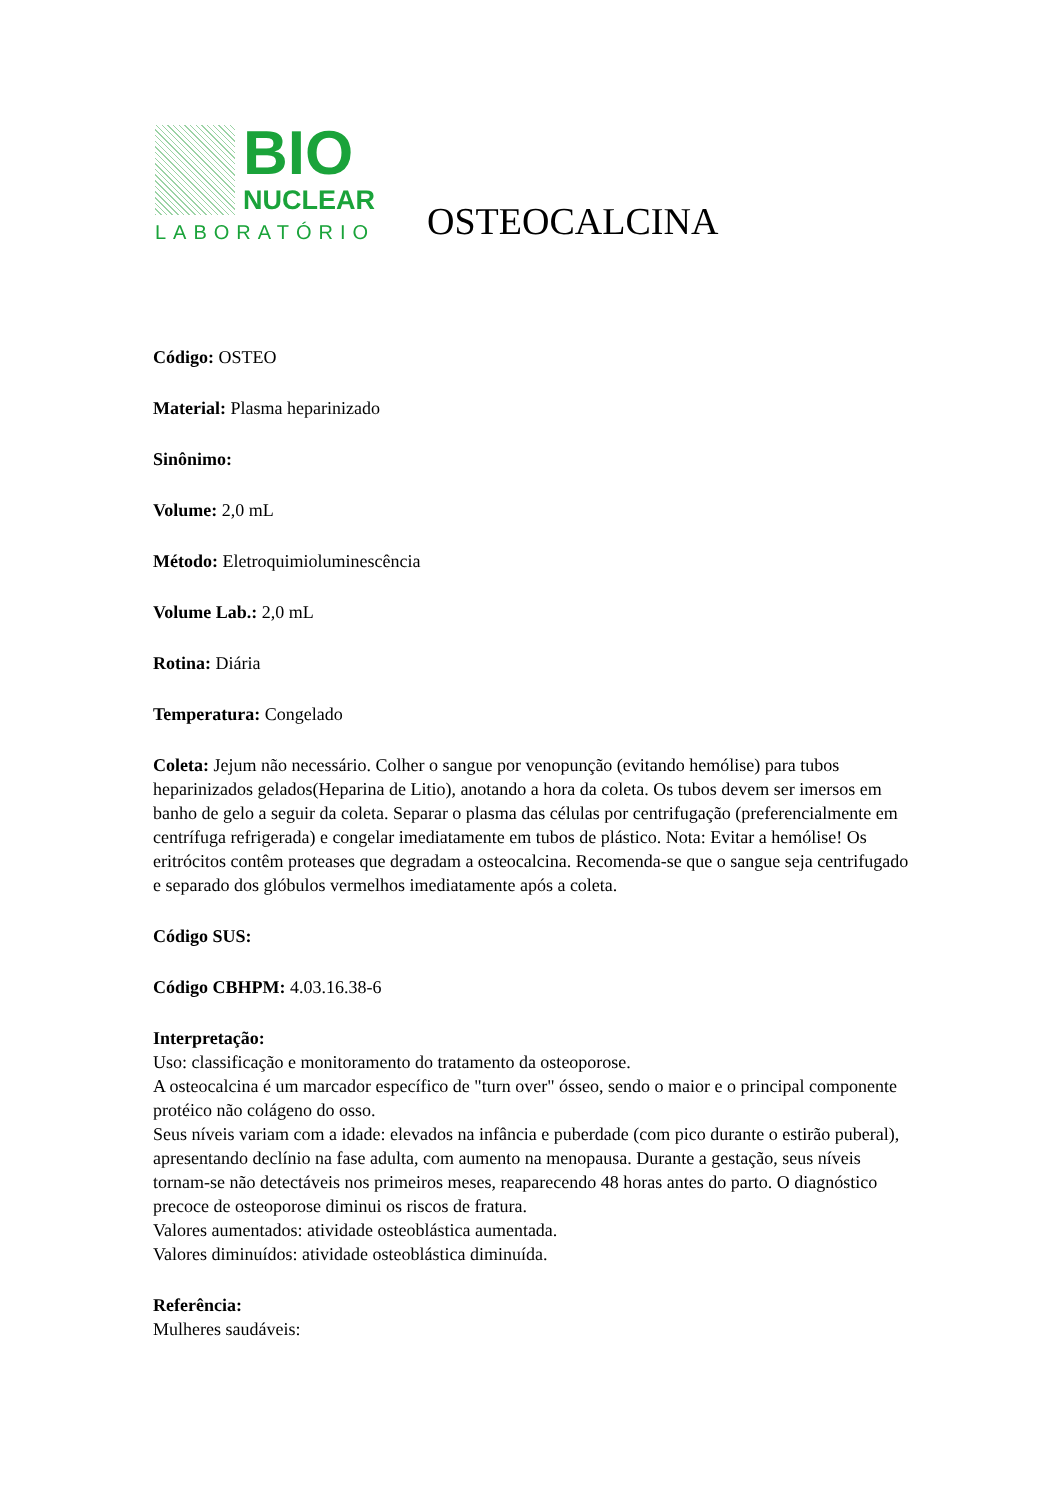BIO
NUCLEAR
LABORATÓRIO
OSTEOCALCINA
Código: OSTEO
Material: Plasma heparinizado
Sinônimo:
Volume: 2,0 mL
Método: Eletroquimioluminescência
Volume Lab.: 2,0 mL
Rotina: Diária
Temperatura: Congelado
Coleta: Jejum não necessário. Colher o sangue por venopunção (evitando hemólise) para tubos heparinizados gelados(Heparina de Litio), anotando a hora da coleta. Os tubos devem ser imersos em banho de gelo a seguir da coleta. Separar o plasma das células por centrifugação (preferencialmente em centrífuga refrigerada) e congelar imediatamente em tubos de plástico. Nota: Evitar a hemólise! Os eritrócitos contêm proteases que degradam a osteocalcina. Recomenda-se que o sangue seja centrifugado e separado dos glóbulos vermelhos imediatamente após a coleta.
Código SUS:
Código CBHPM: 4.03.16.38-6
Interpretação:
Uso: classificação e monitoramento do tratamento da osteoporose.
A osteocalcina é um marcador específico de "turn over" ósseo, sendo o maior e o principal componente protéico não colágeno do osso.
Seus níveis variam com a idade: elevados na infância e puberdade (com pico durante o estirão puberal), apresentando declínio na fase adulta, com aumento na menopausa. Durante a gestação, seus níveis tornam-se não detectáveis nos primeiros meses, reaparecendo 48 horas antes do parto. O diagnóstico precoce de osteoporose diminui os riscos de fratura.
Valores aumentados: atividade osteoblástica aumentada.
Valores diminuídos: atividade osteoblástica diminuída.
Referência:
Mulheres saudáveis: